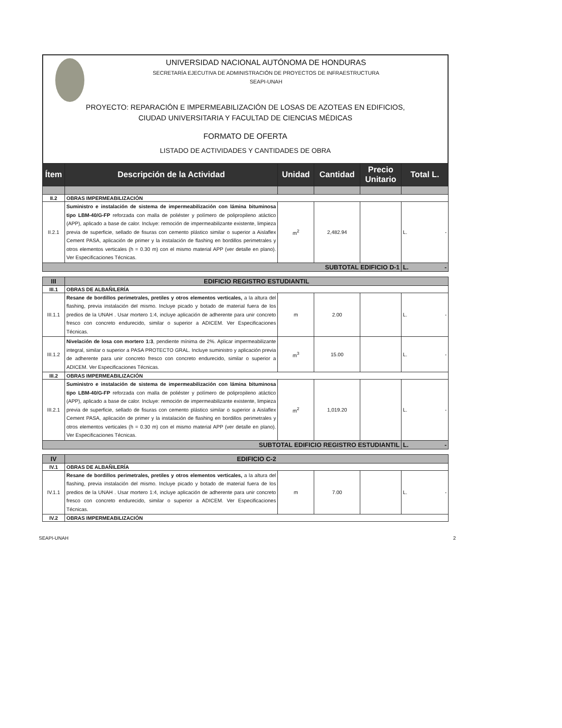UNIVERSIDAD NACIONAL AUTÓNOMA DE HONDURAS
SECRETARÍA EJECUTIVA DE ADMINISTRACIÓN DE PROYECTOS DE INFRAESTRUCTURA
SEAPI-UNAH
PROYECTO: REPARACIÓN E IMPERMEABILIZACIÓN DE LOSAS DE AZOTEAS EN EDIFICIOS,
CIUDAD UNIVERSITARIA Y FACULTAD DE CIENCIAS MÉDICAS
FORMATO DE OFERTA
LISTADO DE ACTIVIDADES Y CANTIDADES DE OBRA
| Ítem | Descripción de la Actividad | Unidad | Cantidad | Precio Unitario | Total L. |
| --- | --- | --- | --- | --- | --- |
| II.2 | OBRAS IMPERMEABILIZACIÓN | | | | |
| II.2.1 | Suministro e instalación de sistema de impermeabilización con lámina bituminosa tipo LBM-40/G-FP reforzada con malla de poliéster y polímero de polipropileno atáctico (APP), aplicado a base de calor. Incluye: remoción de impermeabilizante existente, limpieza previa de superficie, sellado de fisuras con cemento plástico similar o superior a Aislaflex Cement PASA, aplicación de primer y la instalación de flashing en bordillos perimetrales y otros elementos verticales (h = 0.30 m) con el mismo material APP (ver detalle en plano). Ver Especificaciones Técnicas. | m<sup>2</sup> | 2,482.94 | | L. - |
| SUBTOTAL EDIFICIO D-1 | | | | | L. - |
| III | EDIFICIO REGISTRO ESTUDIANTIL | | | | |
| III.1 | OBRAS DE ALBAÑILERÍA | | | | |
| III.1.1 | Resane de bordillos perimetrales, pretiles y otros elementos verticales, a la altura del flashing, previa instalación del mismo. Incluye picado y botado de material fuera de los predios de la UNAH . Usar mortero 1:4, incluye aplicación de adherente para unir concreto fresco con concreto endurecido, similar o superior a ADICEM. Ver Especificaciones Técnicas. | m | 2.00 | | L. - |
| III.1.2 | Nivelación de losa con mortero 1:3 , pendiente mínima de 2%. Aplicar impermeabilizante integral, similar o superior a PASA PROTECTO GRAL. Incluye suministro y aplicación previa de adherente para unir concreto fresco con concreto endurecido, similar o superior a ADICEM. Ver Especificaciones Técnicas. | m<sup>3</sup> | 15.00 | | L. - |
| III.2 | OBRAS IMPERMEABILIZACIÓN | | | | |
| III.2.1 | Suministro e instalación de sistema de impermeabilización con lámina bituminosa tipo LBM-40/G-FP reforzada con malla de poliéster y polímero de polipropileno atáctico (APP), aplicado a base de calor. Incluye: remoción de impermeabilizante existente, limpieza previa de superficie, sellado de fisuras con cemento plástico similar o superior a Aislaflex Cement PASA, aplicación de primer y la instalación de flashing en bordillos perimetrales y otros elementos verticales (h = 0.30 m) con el mismo material APP (ver detalle en plano). Ver Especificaciones Técnicas. | m<sup>2</sup> | 1,019.20 | | L. - |
| SUBTOTAL EDIFICIO REGISTRO ESTUDIANTIL | | | | | L. - |
| IV | EDIFICIO C-2 | | | | |
| IV.1 | OBRAS DE ALBAÑILERÍA | | | | |
| IV.1.1 | Resane de bordillos perimetrales, pretiles y otros elementos verticales, a la altura del flashing, previa instalación del mismo. Incluye picado y botado de material fuera de los predios de la UNAH . Usar mortero 1:4, incluye aplicación de adherente para unir concreto fresco con concreto endurecido, similar o superior a ADICEM. Ver Especificaciones Técnicas. | m | 7.00 | | L. - |
| IV.2 | OBRAS IMPERMEABILIZACIÓN | | | | |
SEAPI-UNAH 2